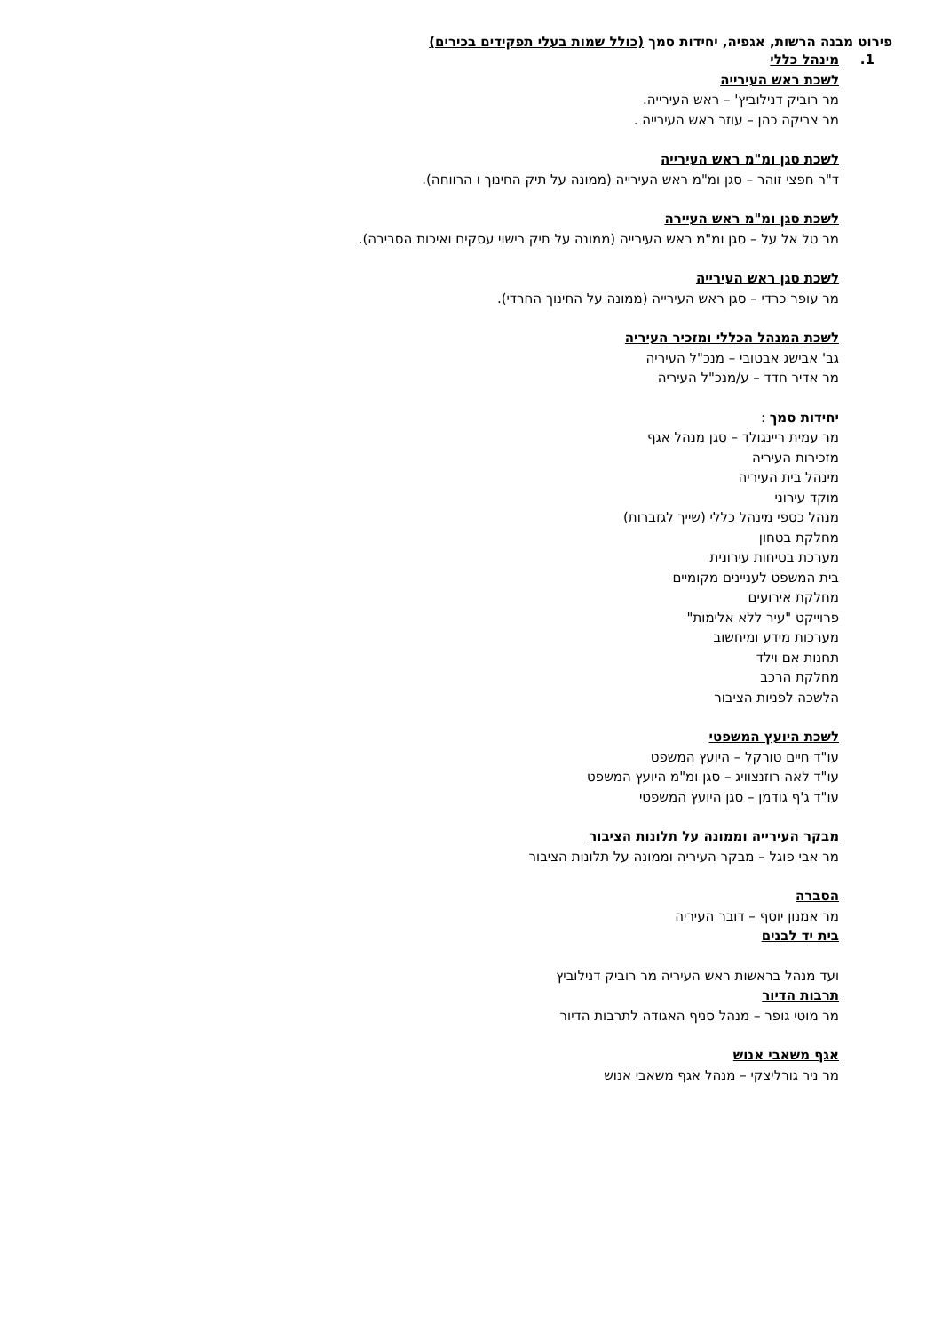פירוט מבנה הרשות, אגפיה, יחידות סמך (כולל שמות בעלי תפקידים בכירים)
1. מינהל כללי
לשכת ראש העירייה
מר רוביק דנילוביץ' – ראש העירייה.
מר צביקה כהן – עוזר ראש העירייה .
לשכת סגן ומ"מ ראש העירייה
ד"ר חפצי זוהר – סגן ומ"מ ראש העירייה (ממונה על תיק החינוך ו הרווחה).
לשכת סגן ומ"מ ראש העיירה
מר טל אל על – סגן ומ"מ ראש העירייה (ממונה על תיק רישוי עסקים ואיכות הסביבה).
לשכת סגן ראש העירייה
מר עופר כרדי – סגן ראש העירייה (ממונה על החינוך החרדי).
לשכת המנהל הכללי ומזכיר העיריה
גב' אבישג אבטובי – מנכ"ל העיריה
מר אדיר חדד – ע/מנכ"ל העיריה
יחידות סמך :
מר עמית ריינגולד – סגן מנהל אגף
מזכירות העיריה
מינהל בית העיריה
מוקד עירוני
מנהל כספי מינהל כללי (שייך לגזברות)
מחלקת בטחון
מערכת בטיחות עירונית
בית המשפט לעניינים מקומיים
מחלקת אירועים
פרוייקט "עיר ללא אלימות"
מערכות מידע ומיחשוב
תחנות אם וילד
מחלקת הרכב
הלשכה לפניות הציבור
לשכת היועץ המשפטי
עו"ד חיים טורקל – היועץ המשפט
עו"ד לאה רוזנצוויג – סגן ומ"מ היועץ המשפט
עו"ד ג'ף גודמן – סגן היועץ המשפטי
מבקר העירייה וממונה על תלונות הציבור
מר אבי פוגל – מבקר העיריה וממונה על תלונות הציבור
הסברה
מר אמנון יוסף – דובר העיריה
בית יד לבנים
ועד מנהל בראשות ראש העיריה מר רוביק דנילוביץ
תרבות הדיור
מר מוטי גופר – מנהל סניף האגודה לתרבות הדיור
אגף משאבי אנוש
מר ניר גורליצקי – מנהל אגף משאבי אנוש